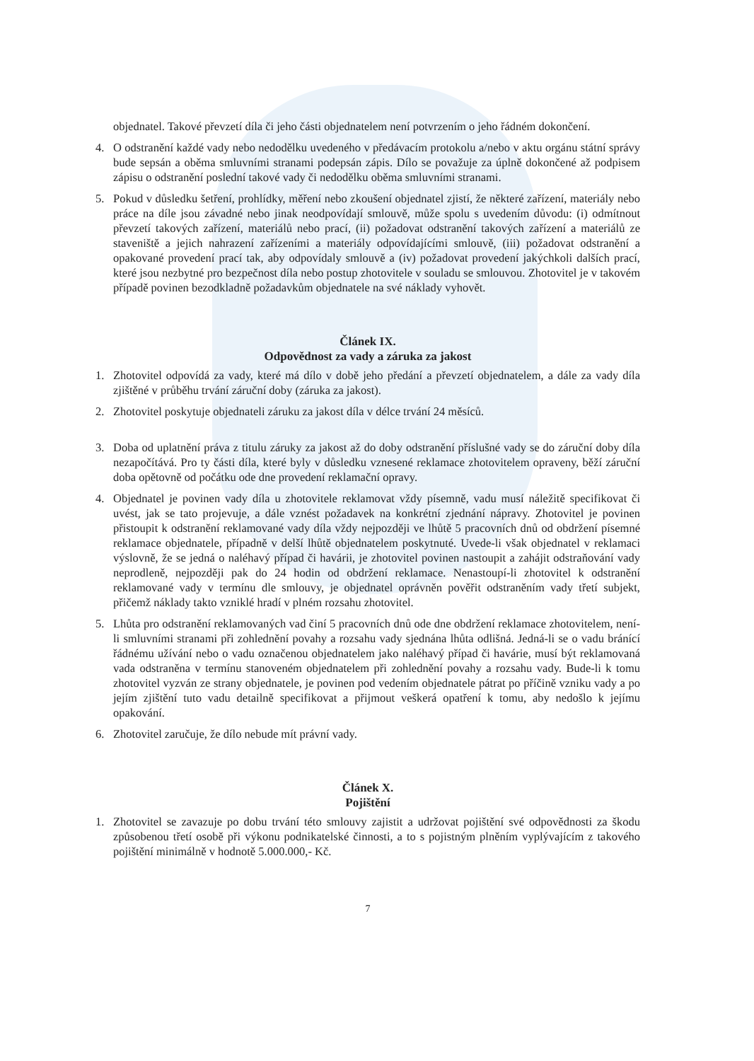objednatel. Takové převzetí díla či jeho části objednatelem není potvrzením o jeho řádném dokončení.
4. O odstranění každé vady nebo nedodělku uvedeného v předávacím protokolu a/nebo v aktu orgánu státní správy bude sepsán a oběma smluvními stranami podepsán zápis. Dílo se považuje za úplně dokončené až podpisem zápisu o odstranění poslední takové vady či nedodělku oběma smluvními stranami.
5. Pokud v důsledku šetření, prohlídky, měření nebo zkoušení objednatel zjistí, že některé zařízení, materiály nebo práce na díle jsou závadné nebo jinak neodpovídají smlouvě, může spolu s uvedením důvodu: (i) odmítnout převzetí takových zařízení, materiálů nebo prací, (ii) požadovat odstranění takových zařízení a materiálů ze staveniště a jejich nahrazení zařízeními a materiály odpovídajícími smlouvě, (iii) požadovat odstranění a opakované provedení prací tak, aby odpovídaly smlouvě a (iv) požadovat provedení jakýchkoli dalších prací, které jsou nezbytné pro bezpečnost díla nebo postup zhotovitele v souladu se smlouvou. Zhotovitel je v takovém případě povinen bezodkladně požadavkům objednatele na své náklady vyhovět.
Článek IX.
Odpovědnost za vady a záruka za jakost
1. Zhotovitel odpovídá za vady, které má dílo v době jeho předání a převzetí objednatelem, a dále za vady díla zjištěné v průběhu trvání záruční doby (záruka za jakost).
2. Zhotovitel poskytuje objednateli záruku za jakost díla v délce trvání 24 měsíců.
3. Doba od uplatnění práva z titulu záruky za jakost až do doby odstranění příslušné vady se do záruční doby díla nezapočítává. Pro ty části díla, které byly v důsledku vznesené reklamace zhotovitelem opraveny, běží záruční doba opětovně od počátku ode dne provedení reklamační opravy.
4. Objednatel je povinen vady díla u zhotovitele reklamovat vždy písemně, vadu musí náležitě specifikovat či uvést, jak se tato projevuje, a dále vznést požadavek na konkrétní zjednání nápravy. Zhotovitel je povinen přistoupit k odstranění reklamované vady díla vždy nejpozději ve lhůtě 5 pracovních dnů od obdržení písemné reklamace objednatele, případně v delší lhůtě objednatelem poskytnuté. Uvede-li však objednatel v reklamaci výslovně, že se jedná o naléhavý případ či havárii, je zhotovitel povinen nastoupit a zahájit odstraňování vady neprodleně, nejpozději pak do 24 hodin od obdržení reklamace. Nenastoupí-li zhotovitel k odstranění reklamované vady v termínu dle smlouvy, je objednatel oprávněn pověřit odstraněním vady třetí subjekt, přičemž náklady takto vzniklé hradí v plném rozsahu zhotovitel.
5. Lhůta pro odstranění reklamovaných vad činí 5 pracovních dnů ode dne obdržení reklamace zhotovitelem, není-li smluvními stranami při zohlednění povahy a rozsahu vady sjednána lhůta odlišná. Jedná-li se o vadu bránící řádnému užívání nebo o vadu označenou objednatelem jako naléhavý případ či havárie, musí být reklamovaná vada odstraněna v termínu stanoveném objednatelem při zohlednění povahy a rozsahu vady. Bude-li k tomu zhotovitel vyzván ze strany objednatele, je povinen pod vedením objednatele pátrat po příčině vzniku vady a po jejím zjištění tuto vadu detailně specifikovat a přijmout veškerá opatření k tomu, aby nedošlo k jejímu opakování.
6. Zhotovitel zaručuje, že dílo nebude mít právní vady.
Článek X.
Pojištění
1. Zhotovitel se zavazuje po dobu trvání této smlouvy zajistit a udržovat pojištění své odpovědnosti za škodu způsobenou třetí osobě při výkonu podnikatelské činnosti, a to s pojistným plněním vyplývajícím z takového pojištění minimálně v hodnotě 5.000.000,- Kč.
7